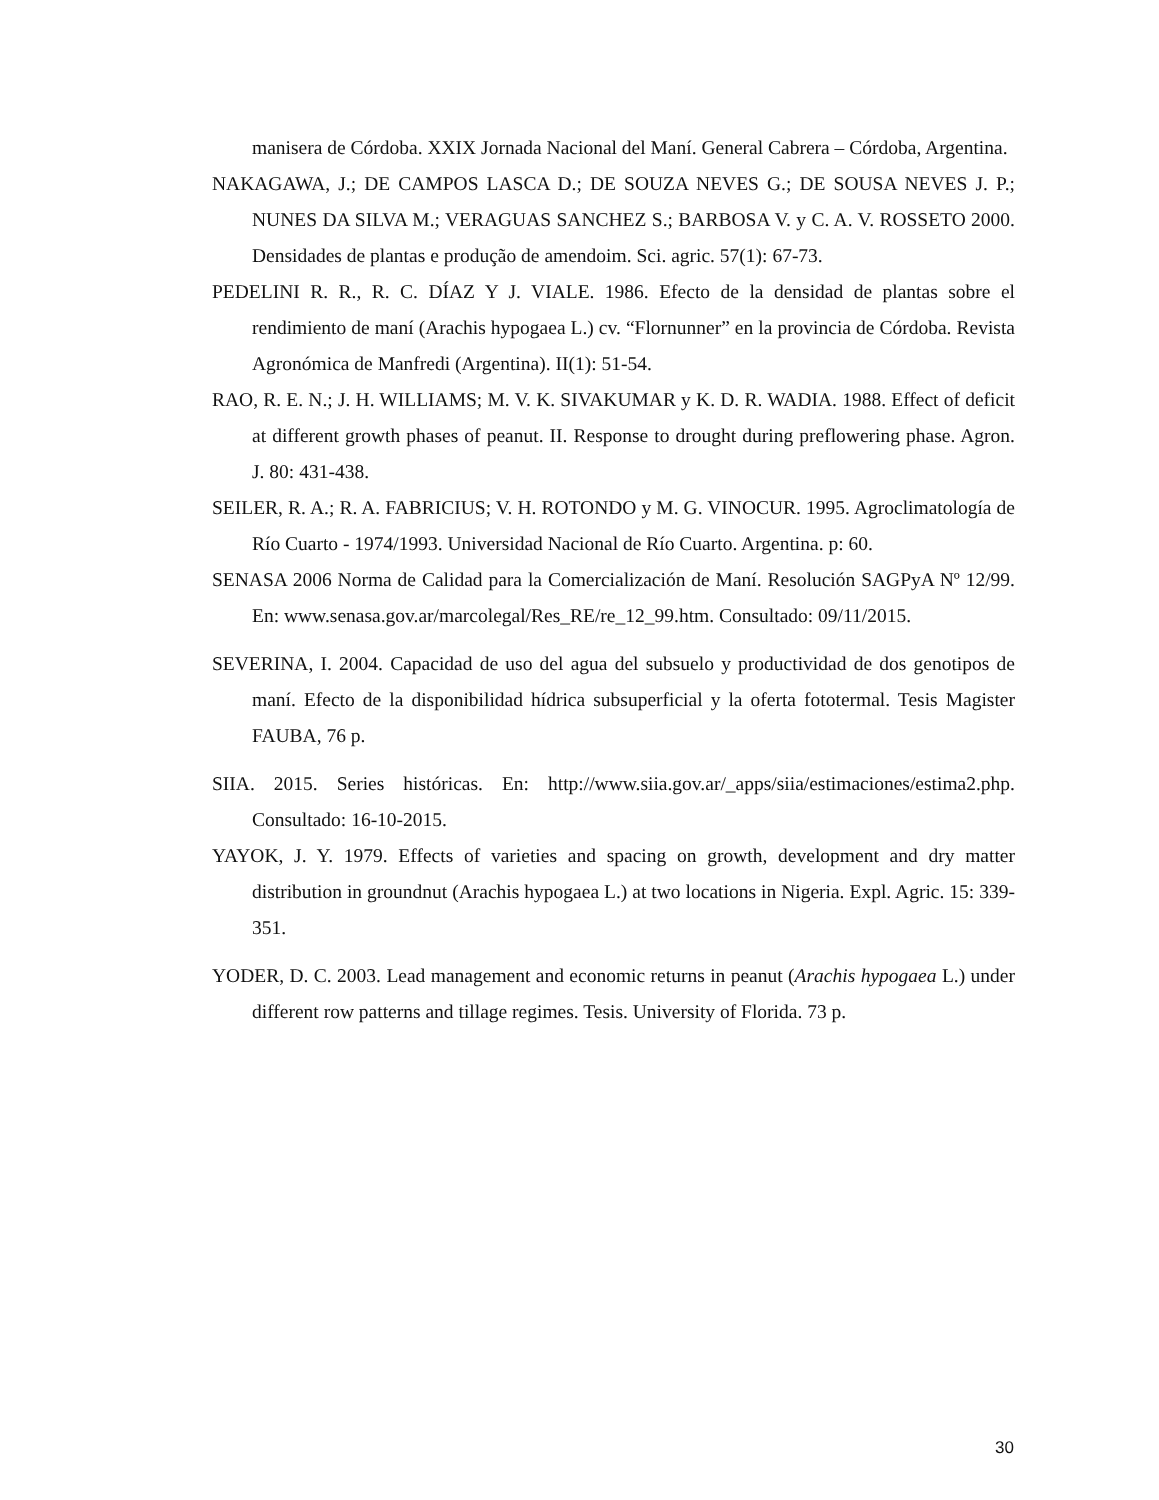manisera de Córdoba. XXIX Jornada Nacional del Maní. General Cabrera – Córdoba, Argentina.
NAKAGAWA, J.; DE CAMPOS LASCA D.; DE SOUZA NEVES G.; DE SOUSA NEVES J. P.; NUNES DA SILVA M.; VERAGUAS SANCHEZ S.; BARBOSA V. y C. A. V. ROSSETO 2000. Densidades de plantas e produção de amendoim. Sci. agric. 57(1): 67-73.
PEDELINI R. R., R. C. DÍAZ Y J. VIALE. 1986. Efecto de la densidad de plantas sobre el rendimiento de maní (Arachis hypogaea L.) cv. “Flornunner” en la provincia de Córdoba. Revista Agronómica de Manfredi (Argentina). II(1): 51-54.
RAO, R. E. N.; J. H. WILLIAMS; M. V. K. SIVAKUMAR y K. D. R. WADIA. 1988. Effect of deficit at different growth phases of peanut. II. Response to drought during preflowering phase. Agron. J. 80: 431-438.
SEILER, R. A.; R. A. FABRICIUS; V. H. ROTONDO y M. G. VINOCUR. 1995. Agroclimatología de Río Cuarto - 1974/1993. Universidad Nacional de Río Cuarto. Argentina. p: 60.
SENASA 2006 Norma de Calidad para la Comercialización de Maní. Resolución SAGPyA Nº 12/99. En: www.senasa.gov.ar/marcolegal/Res_RE/re_12_99.htm. Consultado: 09/11/2015.
SEVERINA, I. 2004. Capacidad de uso del agua del subsuelo y productividad de dos genotipos de maní. Efecto de la disponibilidad hídrica subsuperficial y la oferta fototermal. Tesis Magister FAUBA, 76 p.
SIIA. 2015. Series históricas. En: http://www.siia.gov.ar/_apps/siia/estimaciones/estima2.php. Consultado: 16-10-2015.
YAYOK, J. Y. 1979. Effects of varieties and spacing on growth, development and dry matter distribution in groundnut (Arachis hypogaea L.) at two locations in Nigeria. Expl. Agric. 15: 339-351.
YODER, D. C. 2003. Lead management and economic returns in peanut (Arachis hypogaea L.) under different row patterns and tillage regimes. Tesis. University of Florida. 73 p.
30